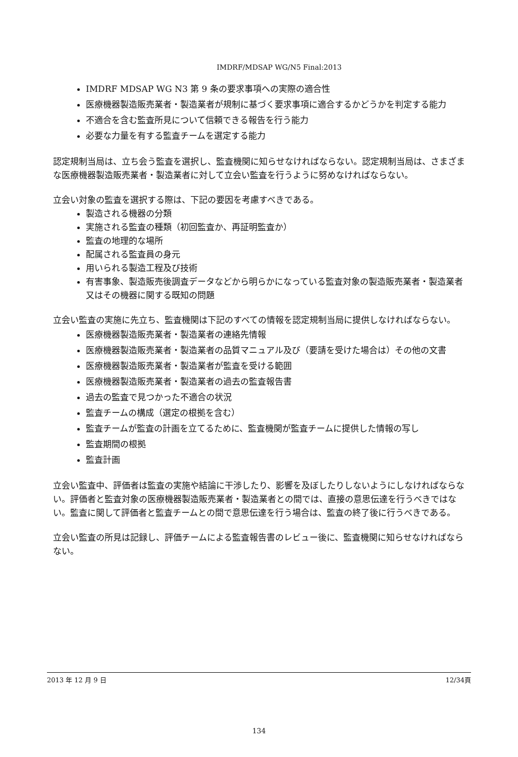IMDRF/MDSAP WG/N5 Final:2013
IMDRF MDSAP WG N3 第 9 条の要求事項への実際の適合性
医療機器製造販売業者・製造業者が規制に基づく要求事項に適合するかどうかを判定する能力
不適合を含む監査所見について信頼できる報告を行う能力
必要な力量を有する監査チームを選定する能力
認定規制当局は、立ち会う監査を選択し、監査機関に知らせなければならない。認定規制当局は、さまざまな医療機器製造販売業者・製造業者に対して立会い監査を行うように努めなければならない。
立会い対象の監査を選択する際は、下記の要因を考慮すべきである。
製造される機器の分類
実施される監査の種類（初回監査か、再証明監査か）
監査の地理的な場所
配属される監査員の身元
用いられる製造工程及び技術
有害事象、製造販売後調査データなどから明らかになっている監査対象の製造販売業者・製造業者又はその機器に関する既知の問題
立会い監査の実施に先立ち、監査機関は下記のすべての情報を認定規制当局に提供しなければならない。
医療機器製造販売業者・製造業者の連絡先情報
医療機器製造販売業者・製造業者の品質マニュアル及び（要請を受けた場合は）その他の文書
医療機器製造販売業者・製造業者が監査を受ける範囲
医療機器製造販売業者・製造業者の過去の監査報告書
過去の監査で見つかった不適合の状況
監査チームの構成（選定の根拠を含む）
監査チームが監査の計画を立てるために、監査機関が監査チームに提供した情報の写し
監査期間の根拠
監査計画
立会い監査中、評価者は監査の実施や結論に干渉したり、影響を及ぼしたりしないようにしなければならない。評価者と監査対象の医療機器製造販売業者・製造業者との間では、直接の意思伝達を行うべきではない。監査に関して評価者と監査チームとの間で意思伝達を行う場合は、監査の終了後に行うべきである。
立会い監査の所見は記録し、評価チームによる監査報告書のレビュー後に、監査機関に知らせなければならない。
2013 年 12 月 9 日 12/34頁
134